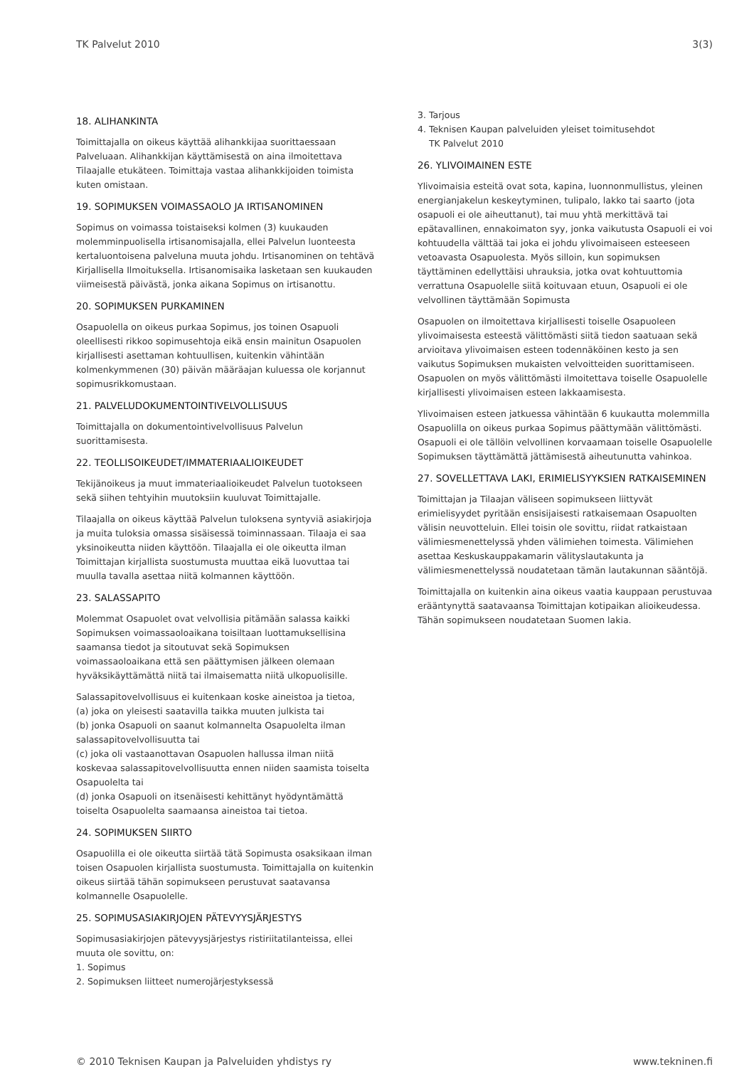TK Palvelut 2010 3(3)
18. ALIHANKINTA
Toimittajalla on oikeus käyttää alihankkijaa suorittaessaan Palveluaan. Alihankkijan käyttämisestä on aina ilmoitettava Tilaajalle etukäteen. Toimittaja vastaa alihankkijoiden toimista kuten omistaan.
19. SOPIMUKSEN VOIMASSAOLO JA IRTISANOMINEN
Sopimus on voimassa toistaiseksi kolmen (3) kuukauden molemminpuolisella irtisanomisajalla, ellei Palvelun luonteesta kertaluontoisena palveluna muuta johdu. Irtisanominen on tehtävä Kirjallisella Ilmoituksella. Irtisanomisaika lasketaan sen kuukauden viimeisestä päivästä, jonka aikana Sopimus on irtisanottu.
20. SOPIMUKSEN PURKAMINEN
Osapuolella on oikeus purkaa Sopimus, jos toinen Osapuoli oleellisesti rikkoo sopimusehtoja eikä ensin mainitun Osapuolen kirjallisesti asettaman kohtuullisen, kuitenkin vähintään kolmenkymmenen (30) päivän määräajan kuluessa ole korjannut sopimusrikkomustaan.
21. PALVELUDOKUMENTOINTIVELVOLLISUUS
Toimittajalla on dokumentointivelvollisuus Palvelun suorittamisesta.
22. TEOLLISOIKEUDET/IMMATERIAALIOIKEUDET
Tekijänoikeus ja muut immateriaalioikeudet Palvelun tuotokseen sekä siihen tehtyihin muutoksiin kuuluvat Toimittajalle.
Tilaajalla on oikeus käyttää Palvelun tuloksena syntyviä asiakirjoja ja muita tuloksia omassa sisäisessä toiminnassaan. Tilaaja ei saa yksinoikeutta niiden käyttöön. Tilaajalla ei ole oikeutta ilman Toimittajan kirjallista suostumusta muuttaa eikä luovuttaa tai muulla tavalla asettaa niitä kolmannen käyttöön.
23. SALASSAPITO
Molemmat Osapuolet ovat velvollisia pitämään salassa kaikki Sopimuksen voimassaoloaikana toisiltaan luottamuksellisina saamansa tiedot ja sitoutuvat sekä Sopimuksen voimassaoloaikana että sen päättymisen jälkeen olemaan hyväksikäyttämättä niitä tai ilmaisematta niitä ulkopuolisille.
Salassapitovelvollisuus ei kuitenkaan koske aineistoa ja tietoa,
(a) joka on yleisesti saatavilla taikka muuten julkista tai
(b) jonka Osapuoli on saanut kolmannelta Osapuolelta ilman salassapitovelvollisuutta tai
(c) joka oli vastaanottavan Osapuolen hallussa ilman niitä koskevaa salassapitovelvollisuutta ennen niiden saamista toiselta Osapuolelta tai
(d) jonka Osapuoli on itsenäisesti kehittänyt hyödyntämättä toiselta Osapuolelta saamaansa aineistoa tai tietoa.
24. SOPIMUKSEN SIIRTO
Osapuolilla ei ole oikeutta siirtää tätä Sopimusta osaksikaan ilman toisen Osapuolen kirjallista suostumusta. Toimittajalla on kuitenkin oikeus siirtää tähän sopimukseen perustuvat saatavansa kolmannelle Osapuolelle.
25. SOPIMUSASIAKIRJOJEN PÄTEVYYSJÄRJESTYS
Sopimusasiakirjojen pätevyysjärjestys ristiriitatilanteissa, ellei muuta ole sovittu, on:
1. Sopimus
2. Sopimuksen liitteet numerojärjestyksessä
3. Tarjous
4. Teknisen Kaupan palveluiden yleiset toimitusehdot
TK Palvelut 2010
26. YLIVOIMAINEN ESTE
Ylivoimaisia esteitä ovat sota, kapina, luonnonmullistus, yleinen energianjakelun keskeytyminen, tulipalo, lakko tai saarto (jota osapuoli ei ole aiheuttanut), tai muu yhtä merkittävä tai epätavallinen, ennakoimaton syy, jonka vaikutusta Osapuoli ei voi kohtuudella välttää tai joka ei johdu ylivoimaiseen esteeseen vetoavasta Osapuolesta. Myös silloin, kun sopimuksen täyttäminen edellyttäisi uhrauksia, jotka ovat kohtuuttomia verrattuna Osapuolelle siitä koituvaan etuun, Osapuoli ei ole velvollinen täyttämään Sopimusta
Osapuolen on ilmoitettava kirjallisesti toiselle Osapuoleen ylivoimaisesta esteestä välittömästi siitä tiedon saatuaan sekä arvioitava ylivoimaisen esteen todennäköinen kesto ja sen vaikutus Sopimuksen mukaisten velvoitteiden suorittamiseen. Osapuolen on myös välittömästi ilmoitettava toiselle Osapuolelle kirjallisesti ylivoimaisen esteen lakkaamisesta.
Ylivoimaisen esteen jatkuessa vähintään 6 kuukautta molemmilla Osapuolilla on oikeus purkaa Sopimus päättymään välittömästi. Osapuoli ei ole tällöin velvollinen korvaamaan toiselle Osapuolelle Sopimuksen täyttämättä jättämisestä aiheutunutta vahinkoa.
27. SOVELLETTAVA LAKI, ERIMIELISYYKSIEN RATKAISEMINEN
Toimittajan ja Tilaajan väliseen sopimukseen liittyvät erimielisyydet pyritään ensisijaisesti ratkaisemaan Osapuolten välisin neuvotteluin. Ellei toisin ole sovittu, riidat ratkaistaan välimiesmenettelyssä yhden välimiehen toimesta. Välimiehen asettaa Keskuskauppakamarin välityslautakunta ja välimiesmenettelyssä noudatetaan tämän lautakunnan sääntöjä.
Toimittajalla on kuitenkin aina oikeus vaatia kauppaan perustuvaa erääntynyttä saatavaansa Toimittajan kotipaikan alioikeudessa. Tähän sopimukseen noudatetaan Suomen lakia.
© 2010 Teknisen Kaupan ja Palveluiden yhdistys ry www.tekninen.fi